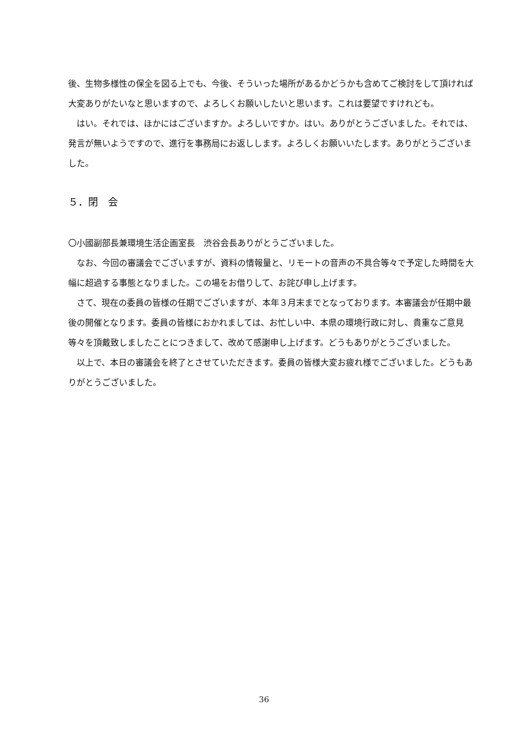後、生物多様性の保全を図る上でも、今後、そういった場所があるかどうかも含めてご検討をして頂ければ大変ありがたいなと思いますので、よろしくお願いしたいと思います。これは要望ですけれども。
はい。それでは、ほかにはございますか。よろしいですか。はい。ありがとうございました。それでは、発言が無いようですので、進行を事務局にお返しします。よろしくお願いいたします。ありがとうございました。
５．閉　会
〇小國副部長兼環境生活企画室長　渋谷会長ありがとうございました。
なお、今回の審議会でございますが、資料の情報量と、リモートの音声の不具合等々で予定した時間を大幅に超過する事態となりました。この場をお借りして、お詫び申し上げます。
さて、現在の委員の皆様の任期でございますが、本年３月末までとなっております。本審議会が任期中最後の開催となります。委員の皆様におかれましては、お忙しい中、本県の環境行政に対し、貴重なご意見等々を頂戴致しましたことにつきまして、改めて感謝申し上げます。どうもありがとうございました。
以上で、本日の審議会を終了とさせていただきます。委員の皆様大変お疲れ様でございました。どうもありがとうございました。
36